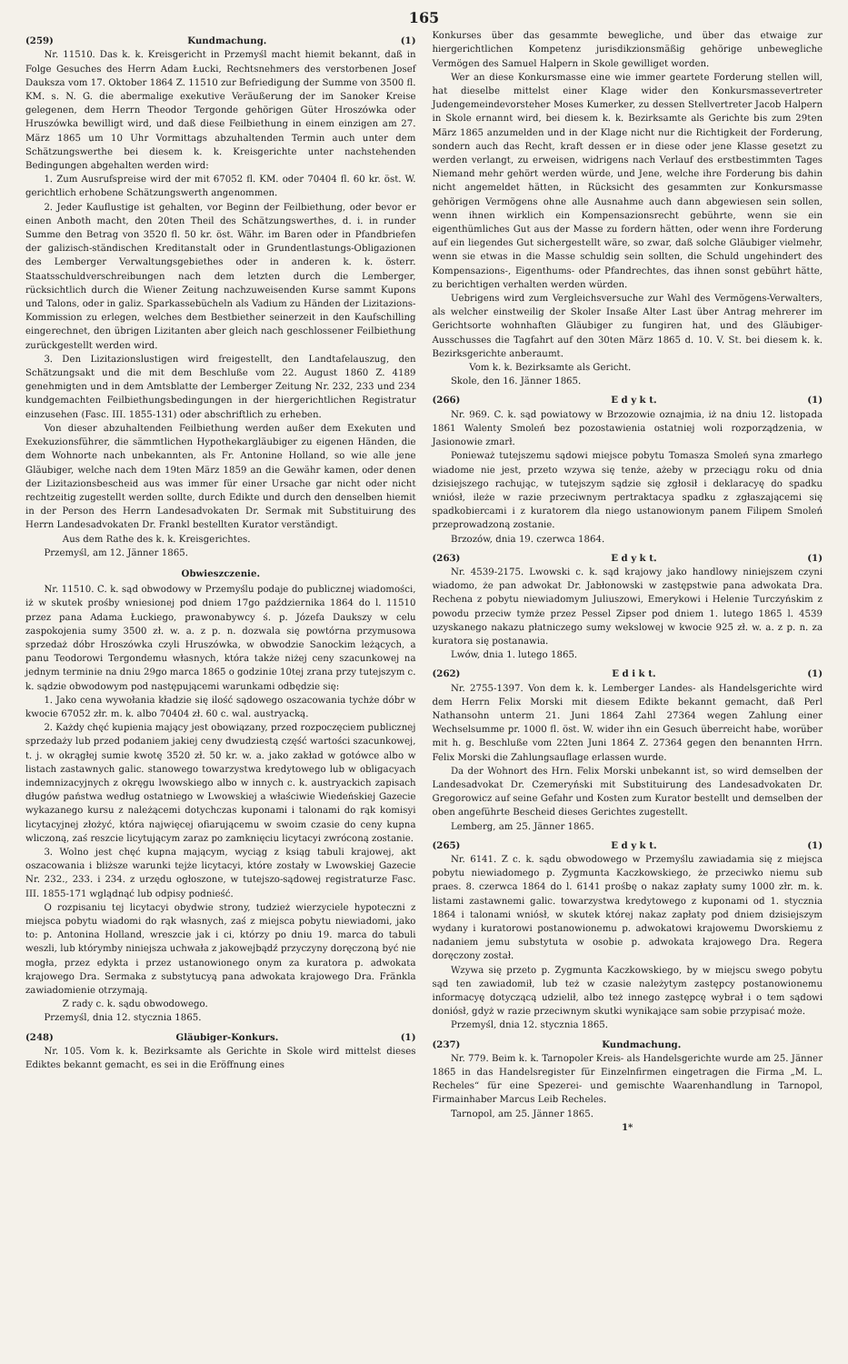165
(259) Kundmachung. (1)
Nr. 11510. Das k. k. Kreisgericht in Przemyśl macht hiemit bekannt, daß in Folge Gesuches des Herrn Adam Łucki, Rechtsnehmers des verstorbenen Josef Dauksza vom 17. Oktober 1864 Z. 11510 zur Befriedigung der Summe von 3500 fl. KM. s. N. G. die abermalige exekutive Veräußerung der im Sanoker Kreise gelegenen, dem Herrn Theodor Tergonde gehörigen Güter Hroszówka oder Hruszówka bewilligt wird, und daß diese Feilbiethung in einem einzigen am 27. März 1865 um 10 Uhr Vormittags abzuhaltenden Termin auch unter dem Schätzungswerthe bei diesem k. k. Kreisgerichte unter nachstehenden Bedingungen abgehalten werden wird:
1. Zum Ausrufspreise wird der mit 67052 fl. KM. oder 70404 fl. 60 kr. öst. W. gerichtlich erhobene Schätzungswerth angenommen.
2. Jeder Kauflustige ist gehalten, vor Beginn der Feilbiethung, oder bevor er einen Anboth macht, den 20ten Theil des Schätzungswerthes, d. i. in runder Summe den Betrag von 3520 fl. 50 kr. öst. Währ. im Baren oder in Pfandbriefen der galizisch-ständischen Kreditanstalt oder in Grundentlastungs-Obligazionen des Lemberger Verwaltungsgebiethes oder in anderen k. k. österr. Staatsschuldverschreibungen nach dem letzten durch die Lemberger, rücksichtlich durch die Wiener Zeitung nachzuweisenden Kurse sammt Kupons und Talons, oder in galiz. Sparkassebücheln als Vadium zu Händen der Lizitazions-Kommission zu erlegen, welches dem Bestbiether seinerzeit in den Kaufschilling eingerechnet, den übrigen Lizitanten aber gleich nach geschlossener Feilbiethung zurückgestellt werden wird.
3. Den Lizitazionslustigen wird freigestellt, den Landtafelauszug, den Schätzungsakt und die mit dem Beschluße vom 22. August 1860 Z. 4189 genehmigten und in dem Amtsblatte der Lemberger Zeitung Nr. 232, 233 und 234 kundgemachten Feilbiethungsbedingungen in der hiergerichtlichen Registratur einzusehen (Fasc. III. 1855-131) oder abschriftlich zu erheben.
Von dieser abzuhaltenden Feilbiethung werden außer dem Exekuten und Exekuzionsführer, die sämmtlichen Hypothekargläubiger zu eigenen Händen, die dem Wohnorte nach unbekannten, als Fr. Antonine Holland, so wie alle jene Gläubiger, welche nach dem 19ten März 1859 an die Gewähr kamen, oder denen der Lizitazionsbescheid aus was immer für einer Ursache gar nicht oder nicht rechtzeitig zugestellt werden sollte, durch Edikte und durch den denselben hiemit in der Person des Herrn Landesadvokaten Dr. Sermak mit Substituirung des Herrn Landesadvokaten Dr. Frankl bestellten Kurator verständigt.
Aus dem Rathe des k. k. Kreisgerichtes.
Przemyśl, am 12. Jänner 1865.
Obwieszczenie.
Nr. 11510. C. k. sąd obwodowy w Przemyślu podaje do publicznej wiadomości, iż w skutek prośby wniesionej pod dniem 17go października 1864 do l. 11510 przez pana Adama Łuckiego, prawonabywcy ś. p. Józefa Daukszy w celu zaspokojenia sumy 3500 zł. w. a. z p. n. dozwala się powtórna przymusowa sprzedaż dóbr Hroszówka czyli Hruszówka, w obwodzie Sanockim leżących, a panu Teodorowi Tergondemu własnych, która także niżej ceny szacunkowej na jednym terminie na dniu 29go marca 1865 o godzinie 10tej zrana przy tutejszym c. k. sądzie obwodowym pod następującemi warunkami odbędzie się:
1. Jako cena wywołania kładzie się ilość sądowego oszacowania tychże dóbr w kwocie 67052 złr. m. k. albo 70404 zł. 60 c. wal. austryacką.
2. Każdy chęć kupienia mający jest obowiązany, przed rozpoczęciem publicznej sprzedaży lub przed podaniem jakiej ceny dwudziestą część wartości szacunkowej, t. j. w okrągłej sumie kwotę 3520 zł. 50 kr. w. a. jako zakład w gotówce albo w listach zastawnych galic. stanowego towarzystwa kredytowego lub w obligacyach indemnizacyjnych z okręgu lwowskiego albo w innych c. k. austryackich zapisach długów państwa według ostatniego w Lwowskiej a właściwie Wiedeńskiej Gazecie wykazanego kursu z należącemi dotychczas kuponami i talonami do rąk komisyi licytacyjnej złożyć, która najwięcej ofiarującemu w swoim czasie do ceny kupna wliczoną, zaś reszcie licytującym zaraz po zamknięciu licytacyi zwróconą zostanie.
3. Wolno jest chęć kupna mającym, wyciąg z ksiąg tabuli krajowej, akt oszacowania i bliższe warunki tejże licytacyi, które zostały w Lwowskiej Gazecie Nr. 232., 233. i 234. z urzędu ogłoszone, w tutejszo-sądowej registraturze Fasc. III. 1855-171 wglądnąć lub odpisy podnieść.
O rozpisaniu tej licytacyi obydwie strony, tudzież wierzyciele hypoteczni z miejsca pobytu wiadomi do rąk własnych, zaś z miejsca pobytu niewiadomi, jako to: p. Antonina Holland, wreszcie jak i ci, którzy po dniu 19. marca do tabuli weszli, lub którymby niniejsza uchwała z jakowejbądź przyczyny doręczoną być nie mogła, przez edykta i przez ustanowionego onym za kuratora p. adwokata krajowego Dra. Sermaka z substytucyą pana adwokata krajowego Dra. Fränkla zawiadomienie otrzymają.
Z rady c. k. sądu obwodowego.
Przemyśl, dnia 12. stycznia 1865.
(248) Gläubiger-Konkurs. (1)
Nr. 105. Vom k. k. Bezirksamte als Gerichte in Skole wird mittelst dieses Ediktes bekannt gemacht, es sei in die Eröffnung eines
Konkurses über das gesammte bewegliche, und über das etwaige zur hiergerichtlichen Kompetenz jurisdikzionsmäßig gehörige unbewegliche Vermögen des Samuel Halpern in Skole gewilliget worden.
Wer an diese Konkursmasse eine wie immer geartete Forderung stellen will, hat dieselbe mittelst einer Klage wider den Konkursmassevertreter Judengemeindevorsteher Moses Kumerker, zu dessen Stellvertreter Jacob Halpern in Skole ernannt wird, bei diesem k. k. Bezirksamte als Gerichte bis zum 29ten März 1865 anzumelden und in der Klage nicht nur die Richtigkeit der Forderung, sondern auch das Recht, kraft dessen er in diese oder jene Klasse gesetzt zu werden verlangt, zu erweisen, widrigens nach Verlauf des erstbestimmten Tages Niemand mehr gehört werden würde, und Jene, welche ihre Forderung bis dahin nicht angemeldet hätten, in Rücksicht des gesammten zur Konkursmasse gehörigen Vermögens ohne alle Ausnahme auch dann abgewiesen sein sollen, wenn ihnen wirklich ein Kompensazionsrecht gebührte, wenn sie ein eigenthümliches Gut aus der Masse zu fordern hätten, oder wenn ihre Forderung auf ein liegendes Gut sichergestellt wäre, so zwar, daß solche Gläubiger vielmehr, wenn sie etwas in die Masse schuldig sein sollten, die Schuld ungehindert des Kompensazions-, Eigenthums- oder Pfandrechtes, das ihnen sonst gebührt hätte, zu berichtigen verhalten werden würden.
Uebrigens wird zum Vergleichsversuche zur Wahl des Vermögens-Verwalters, als welcher einstweilig der Skoler Insaße Alter Last über Antrag mehrerer im Gerichtsorte wohnhaften Gläubiger zu fungiren hat, und des Gläubiger-Ausschusses die Tagfahrt auf den 30ten März 1865 d. 10. V. St. bei diesem k. k. Bezirksgerichte anberaumt.
Vom k. k. Bezirksamte als Gericht.
Skole, den 16. Jänner 1865.
(266) E d y k t. (1)
Nr. 969. C. k. sąd powiatowy w Brzozowie oznajmia, iż na dniu 12. listopada 1861 Walenty Smoleń bez pozostawienia ostatniej woli rozporządzenia, w Jasionowie zmarł.
Ponieważ tutejszemu sądowi miejsce pobytu Tomasza Smoleń syna zmarłego wiadome nie jest, przeto wzywa się tenże, ażeby w przeciągu roku od dnia dzisiejszego rachując, w tutejszym sądzie się zgłosił i deklaracyę do spadku wniósł, ileże w razie przeciwnym pertraktacya spadku z zgłaszającemi się spadkobiercami i z kuratorem dla niego ustanowionym panem Filipem Smoleń przeprowadzoną zostanie.
Brzozów, dnia 19. czerwca 1864.
(263) E d y k t. (1)
Nr. 4539-2175. Lwowski c. k. sąd krajowy jako handlowy niniejszem czyni wiadomo, że pan adwokat Dr. Jabłonowski w zastępstwie pana adwokata Dra. Rechena z pobytu niewiadomym Juliuszowi, Emerykowi i Helenie Turczyńskim z powodu przeciw tymże przez Pessel Zipser pod dniem 1. lutego 1865 l. 4539 uzyskanego nakazu płatniczego sumy wekslowej w kwocie 925 zł. w. a. z p. n. za kuratora się postanawia.
Lwów, dnia 1. lutego 1865.
(262) E d i k t. (1)
Nr. 2755-1397. Von dem k. k. Lemberger Landes- als Handelsgerichte wird dem Herrn Felix Morski mit diesem Edikte bekannt gemacht, daß Perl Nathansohn unterm 21. Juni 1864 Zahl 27364 wegen Zahlung einer Wechselsumme pr. 1000 fl. öst. W. wider ihn ein Gesuch überreicht habe, worüber mit h. g. Beschluße vom 22ten Juni 1864 Z. 27364 gegen den benannten Hrrn. Felix Morski die Zahlungsauflage erlassen wurde.
Da der Wohnort des Hrn. Felix Morski unbekannt ist, so wird demselben der Landesadvokat Dr. Czemeryński mit Substituirung des Landesadvokaten Dr. Gregorowicz auf seine Gefahr und Kosten zum Kurator bestellt und demselben der oben angeführte Bescheid dieses Gerichtes zugestellt.
Lemberg, am 25. Jänner 1865.
(265) E d y k t. (1)
Nr. 6141. Z c. k. sądu obwodowego w Przemyślu zawiadamia się z miejsca pobytu niewiadomego p. Zygmunta Kaczkowskiego, że przeciwko niemu sub praes. 8. czerwca 1864 do l. 6141 prośbę o nakaz zapłaty sumy 1000 złr. m. k. listami zastawnemi galic. towarzystwa kredytowego z kuponami od 1. stycznia 1864 i talonami wniósł, w skutek której nakaz zapłaty pod dniem dzisiejszym wydany i kuratorowi postanowionemu p. adwokatowi krajowemu Dworskiemu z nadaniem jemu substytuta w osobie p. adwokata krajowego Dra. Regera doręczony został.
Wzywa się przeto p. Zygmunta Kaczkowskiego, by w miejscu swego pobytu sąd ten zawiadomił, lub też w czasie należytym zastępcy postanowionemu informacyę dotyczącą udzielił, albo też innego zastępcę wybrał i o tem sądowi doniósł, gdyż w razie przeciwnym skutki wynikające sam sobie przypisać może.
Przemyśl, dnia 12. stycznia 1865.
(237) Kundmachung.
Nr. 779. Beim k. k. Tarnopoler Kreis- als Handelsgerichte wurde am 25. Jänner 1865 in das Handelsregister für Einzelnfirmen eingetragen die Firma „M. L. Recheles“ für eine Spezerei- und gemischte Waarenhandlung in Tarnopol, Firmainhaber Marcus Leib Recheles.
Tarnopol, am 25. Jänner 1865.
1*